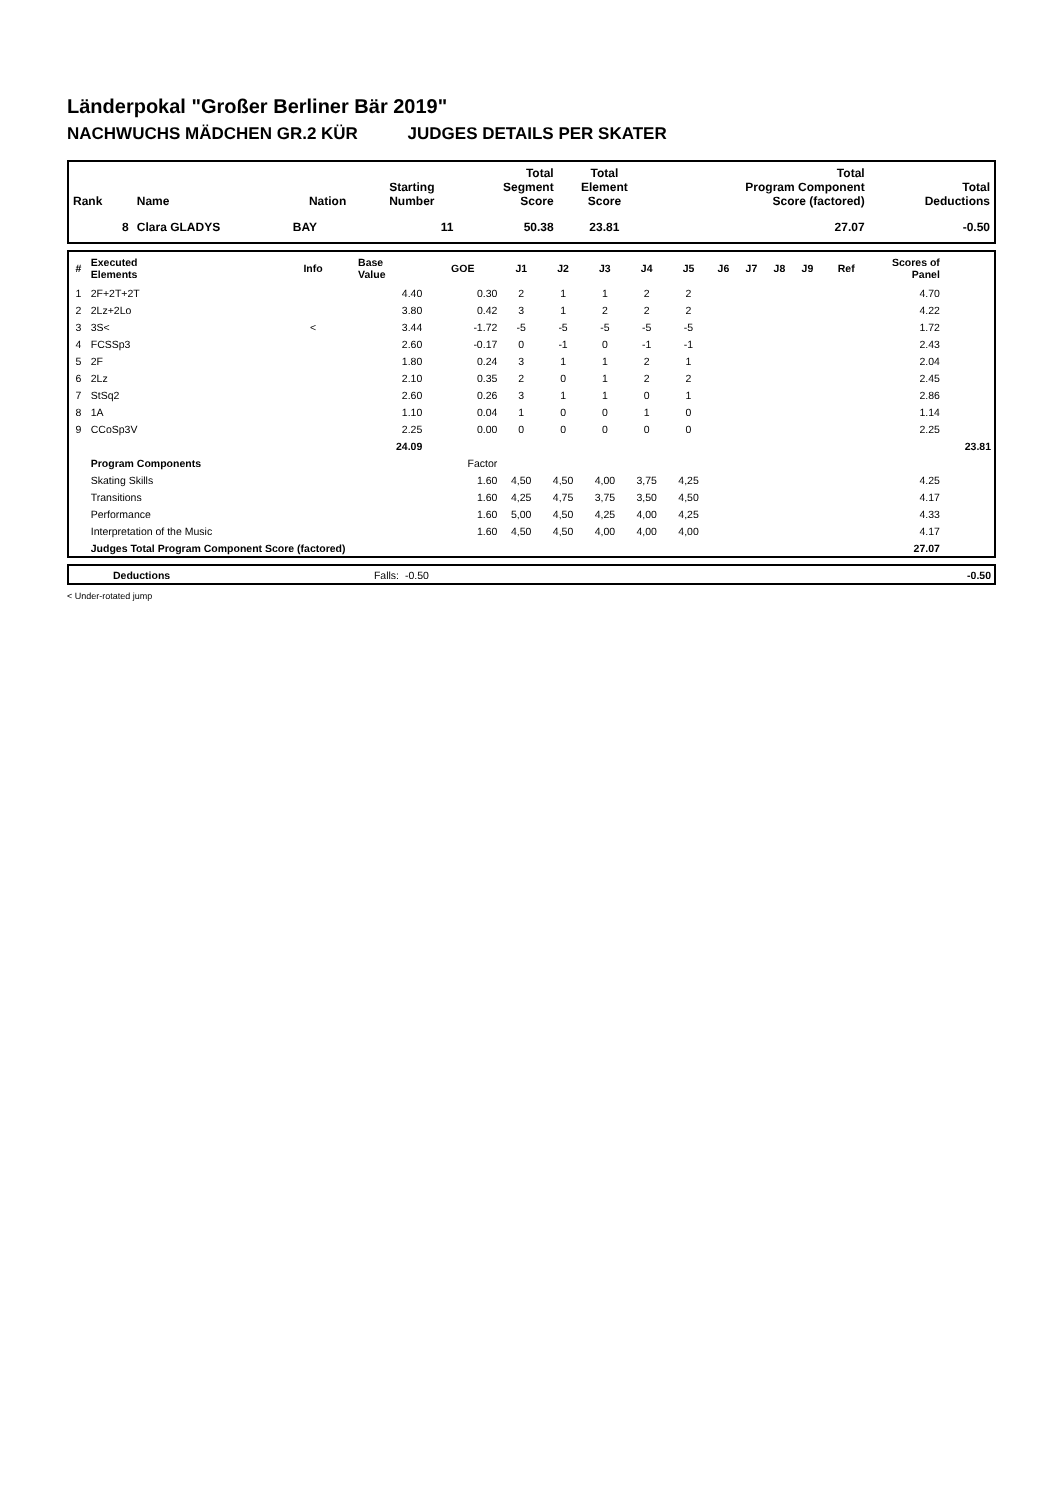Länderpokal "Großer Berliner Bär 2019"
NACHWUCHS MÄDCHEN GR.2 KÜR JUDGES DETAILS PER SKATER
| Rank | Name | Nation | Starting Number | Total Segment Score | Total Element Score | Total Program Component Score (factored) | Total Deductions |
| --- | --- | --- | --- | --- | --- | --- | --- |
| 8 | Clara GLADYS | BAY | 11 | 50.38 | 23.81 | 27.07 | -0.50 |
| # | Executed Elements | Info | Base Value | GOE | J1 | J2 | J3 | J4 | J5 | J6 | J7 | J8 | J9 | Ref | Scores of Panel | |
| --- | --- | --- | --- | --- | --- | --- | --- | --- | --- | --- | --- | --- | --- | --- | --- | --- |
| 1 | 2F+2T+2T | | 4.40 | 0.30 | 2 | 1 | 1 | 2 | 2 | | | | | | 4.70 | |
| 2 | 2Lz+2Lo | | 3.80 | 0.42 | 3 | 1 | 2 | 2 | 2 | | | | | | 4.22 | |
| 3 | 3S< | < | 3.44 | -1.72 | -5 | -5 | -5 | -5 | -5 | | | | | | 1.72 | |
| 4 | FCSSp3 | | 2.60 | -0.17 | 0 | -1 | 0 | -1 | -1 | | | | | | 2.43 | |
| 5 | 2F | | 1.80 | 0.24 | 3 | 1 | 1 | 2 | 1 | | | | | | 2.04 | |
| 6 | 2Lz | | 2.10 | 0.35 | 2 | 0 | 1 | 2 | 2 | | | | | | 2.45 | |
| 7 | StSq2 | | 2.60 | 0.26 | 3 | 1 | 1 | 0 | 1 | | | | | | 2.86 | |
| 8 | 1A | | 1.10 | 0.04 | 1 | 0 | 0 | 1 | 0 | | | | | | 1.14 | |
| 9 | CCoSp3V | | 2.25 | 0.00 | 0 | 0 | 0 | 0 | 0 | | | | | | 2.25 | |
| | | | 24.09 | | | | | | | | | | | | | 23.81 |
| | Program Components | | | Factor | | | | | | | | | | | | |
| | Skating Skills | | | 1.60 | 4,50 | 4,50 | 4,00 | 3,75 | 4,25 | | | | | | 4.25 | |
| | Transitions | | | 1.60 | 4,25 | 4,75 | 3,75 | 3,50 | 4,50 | | | | | | 4.17 | |
| | Performance | | | 1.60 | 5,00 | 4,50 | 4,25 | 4,00 | 4,25 | | | | | | 4.33 | |
| | Interpretation of the Music | | | 1.60 | 4,50 | 4,50 | 4,00 | 4,00 | 4,00 | | | | | | 4.17 | |
| | Judges Total Program Component Score (factored) | | | | | | | | | | | | | | 27.07 | |
| | Deductions | Falls: | -0.50 | -0.50 |
< Under-rotated jump